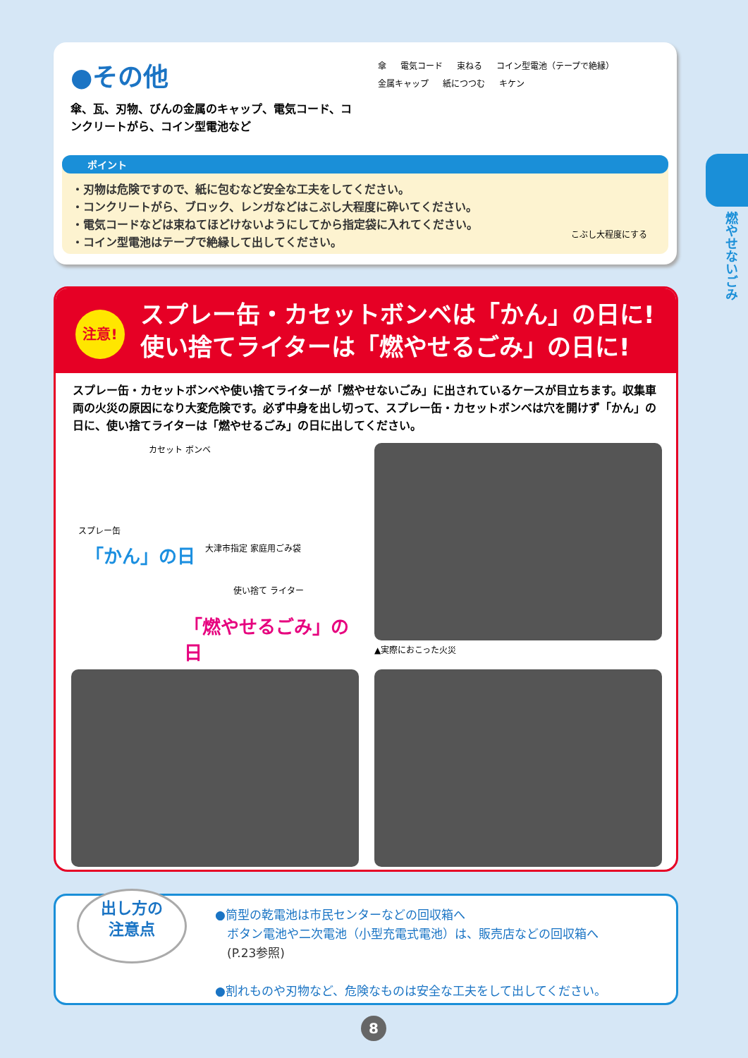●その他
傘、瓦、刃物、びんの金属のキャップ、電気コード、コンクリートがら、コイン型電池など
傘 電気コード 束ねる コイン型電池（テープで絶縁） 金属キャップ 紙につつむ キケン
ポイント
・刃物は危険ですので、紙に包むなど安全な工夫をしてください。
・コンクリートがら、ブロック、レンガなどはこぶし大程度に砕いてください。
・電気コードなどは束ねてほどけないようにしてから指定袋に入れてください。
・コイン型電池はテープで絶縁して出してください。
こぶし大程度にする
燃やせないごみ
注意!
スプレー缶・カセットボンベは「かん」の日に!
使い捨てライターは「燃やせるごみ」の日に!
スプレー缶・カセットボンベや使い捨てライターが「燃やせないごみ」に出されているケースが目立ちます。収集車両の火災の原因になり大変危険です。必ず中身を出し切って、スプレー缶・カセットボンベは穴を開けず「かん」の日に、使い捨てライターは「燃やせるごみ」の日に出してください。
カセット ボンベ
スプレー缶
大津市指定 家庭用ごみ袋
「かん」の日
使い捨て ライター
「燃やせるごみ」の日
▲実際におこった火災
出し方の
注意点
●筒型の乾電池は市民センターなどの回収箱へ
　ボタン電池や二次電池（小型充電式電池）は、販売店などの回収箱へ
　(P.23参照)
●割れものや刃物など、危険なものは安全な工夫をして出してください。
8